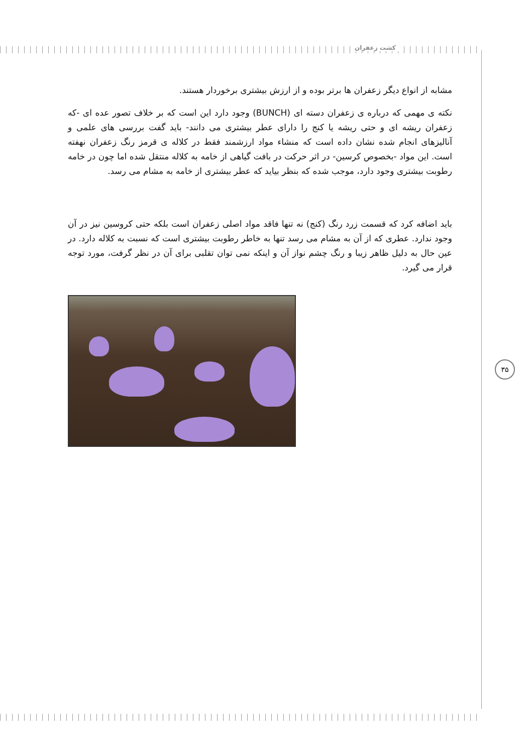کشت زعفران
مشابه از انواع دیگر زعفران ها برتر بوده و از ارزش بیشتری برخوردار هستند.
نکته ی مهمی که درباره ی زعفران دسته ای (BUNCH) وجود دارد این است که بر خلاف تصور عده ای -که زعفران ریشه ای و حتی ریشه یا کنج را دارای عطر بیشتری می دانند- باید گفت بررسی های علمی و آنالیزهای انجام شده نشان داده است که منشاء مواد ارزشمند فقط در کلاله ی قرمز رنگ زعفران نهفته است. این مواد -بخصوص کرسین- در اثر حرکت در بافت گیاهی از خامه به کلاله منتقل شده اما چون در خامه رطوبت بیشتری وجود دارد، موجب شده که بنظر بیاید که عطر بیشتری از خامه به مشام می رسد.
باید اضافه کرد که قسمت زرد رنگ (کنج) نه تنها فاقد مواد اصلی زعفران است بلکه حتی کروسین نیز در آن وجود ندارد. عطری که از آن به مشام می رسد تنها به خاطر رطوبت بیشتری است که نسبت به کلاله دارد. در عین حال به دلیل ظاهر زیبا و رنگ چشم نواز آن و اینکه نمی توان تقلبی برای آن در نظر گرفت، مورد توجه قرار می گیرد.
۳۵